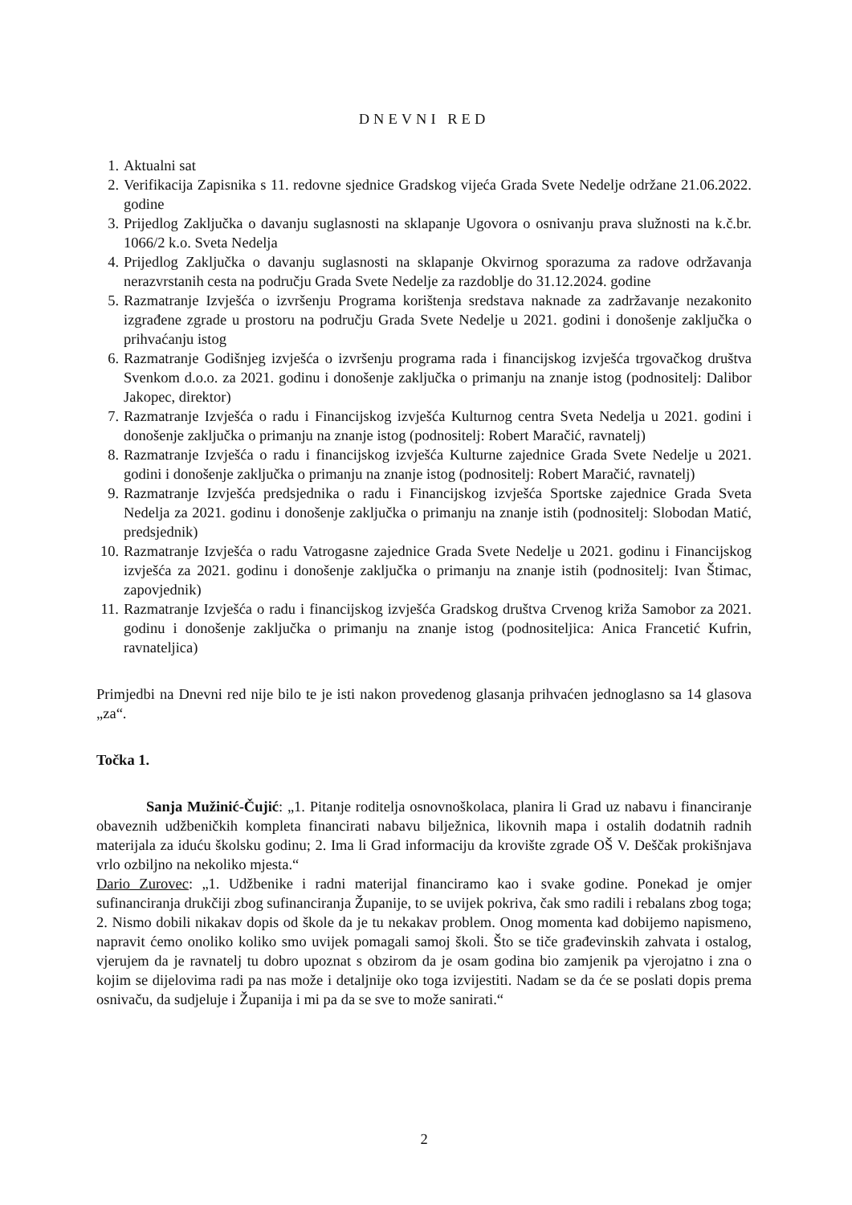DNEVNI RED
1. Aktualni sat
2. Verifikacija Zapisnika s 11. redovne sjednice Gradskog vijeća Grada Svete Nedelje održane 21.06.2022. godine
3. Prijedlog Zaključka o davanju suglasnosti na sklapanje Ugovora o osnivanju prava služnosti na k.č.br. 1066/2 k.o. Sveta Nedelja
4. Prijedlog Zaključka o davanju suglasnosti na sklapanje Okvirnog sporazuma za radove održavanja nerazvrstanih cesta na području Grada Svete Nedelje za razdoblje do 31.12.2024. godine
5. Razmatranje Izvješća o izvršenju Programa korištenja sredstava naknade za zadržavanje nezakonito izgrađene zgrade u prostoru na području Grada Svete Nedelje u 2021. godini i donošenje zaključka o prihvaćanju istog
6. Razmatranje Godišnjeg izvješća o izvršenju programa rada i financijskog izvješća trgovačkog društva Svenkom d.o.o. za 2021. godinu i donošenje zaključka o primanju na znanje istog (podnositelj: Dalibor Jakopec, direktor)
7. Razmatranje Izvješća o radu i Financijskog izvješća Kulturnog centra Sveta Nedelja u 2021. godini i donošenje zaključka o primanju na znanje istog (podnositelj: Robert Maračić, ravnatelj)
8. Razmatranje Izvješća o radu i financijskog izvješća Kulturne zajednice Grada Svete Nedelje u 2021. godini i donošenje zaključka o primanju na znanje istog (podnositelj: Robert Maračić, ravnatelj)
9. Razmatranje Izvješća predsjednika o radu i Financijskog izvješća Sportske zajednice Grada Sveta Nedelja za 2021. godinu i donošenje zaključka o primanju na znanje istih (podnositelj: Slobodan Matić, predsjednik)
10. Razmatranje Izvješća o radu Vatrogasne zajednice Grada Svete Nedelje u 2021. godinu i Financijskog izvješća za 2021. godinu i donošenje zaključka o primanju na znanje istih (podnositelj: Ivan Štimac, zapovjednik)
11. Razmatranje Izvješća o radu i financijskog izvješća Gradskog društva Crvenog križa Samobor za 2021. godinu i donošenje zaključka o primanju na znanje istog (podnositeljica: Anica Francetić Kufrin, ravnateljica)
Primjedbi na Dnevni red nije bilo te je isti nakon provedenog glasanja prihvaćen jednoglasno sa 14 glasova „za“.
Točka 1.
Sanja Mužinić-Čujić: „1. Pitanje roditelja osnovnoškolaca, planira li Grad uz nabavu i financiranje obaveznih udžbeničkih kompleta financirati nabavu bilježnica, likovnih mapa i ostalih dodatnih radnih materijala za iduću školsku godinu; 2. Ima li Grad informaciju da krovište zgrade OŠ V. Deščak prokišnjava vrlo ozbiljno na nekoliko mjesta.“
Dario Zurovec: „1. Udžbenike i radni materijal financiramo kao i svake godine. Ponekad je omjer sufinanciranja drukčiji zbog sufinanciranja Županije, to se uvijek pokriva, čak smo radili i rebalans zbog toga; 2. Nismo dobili nikakav dopis od škole da je tu nekakav problem. Onog momenta kad dobijemo napismeno, napravit ćemo onoliko koliko smo uvijek pomagali samoj školi. Što se tiče građevinskih zahvata i ostalog, vjerujem da je ravnatelj tu dobro upoznat s obzirom da je osam godina bio zamjenik pa vjerojatno i zna o kojim se dijelovima radi pa nas može i detaljnije oko toga izvijestiti. Nadam se da će se poslati dopis prema osnivaču, da sudjeluje i Županija i mi pa da se sve to može sanirati.“
2